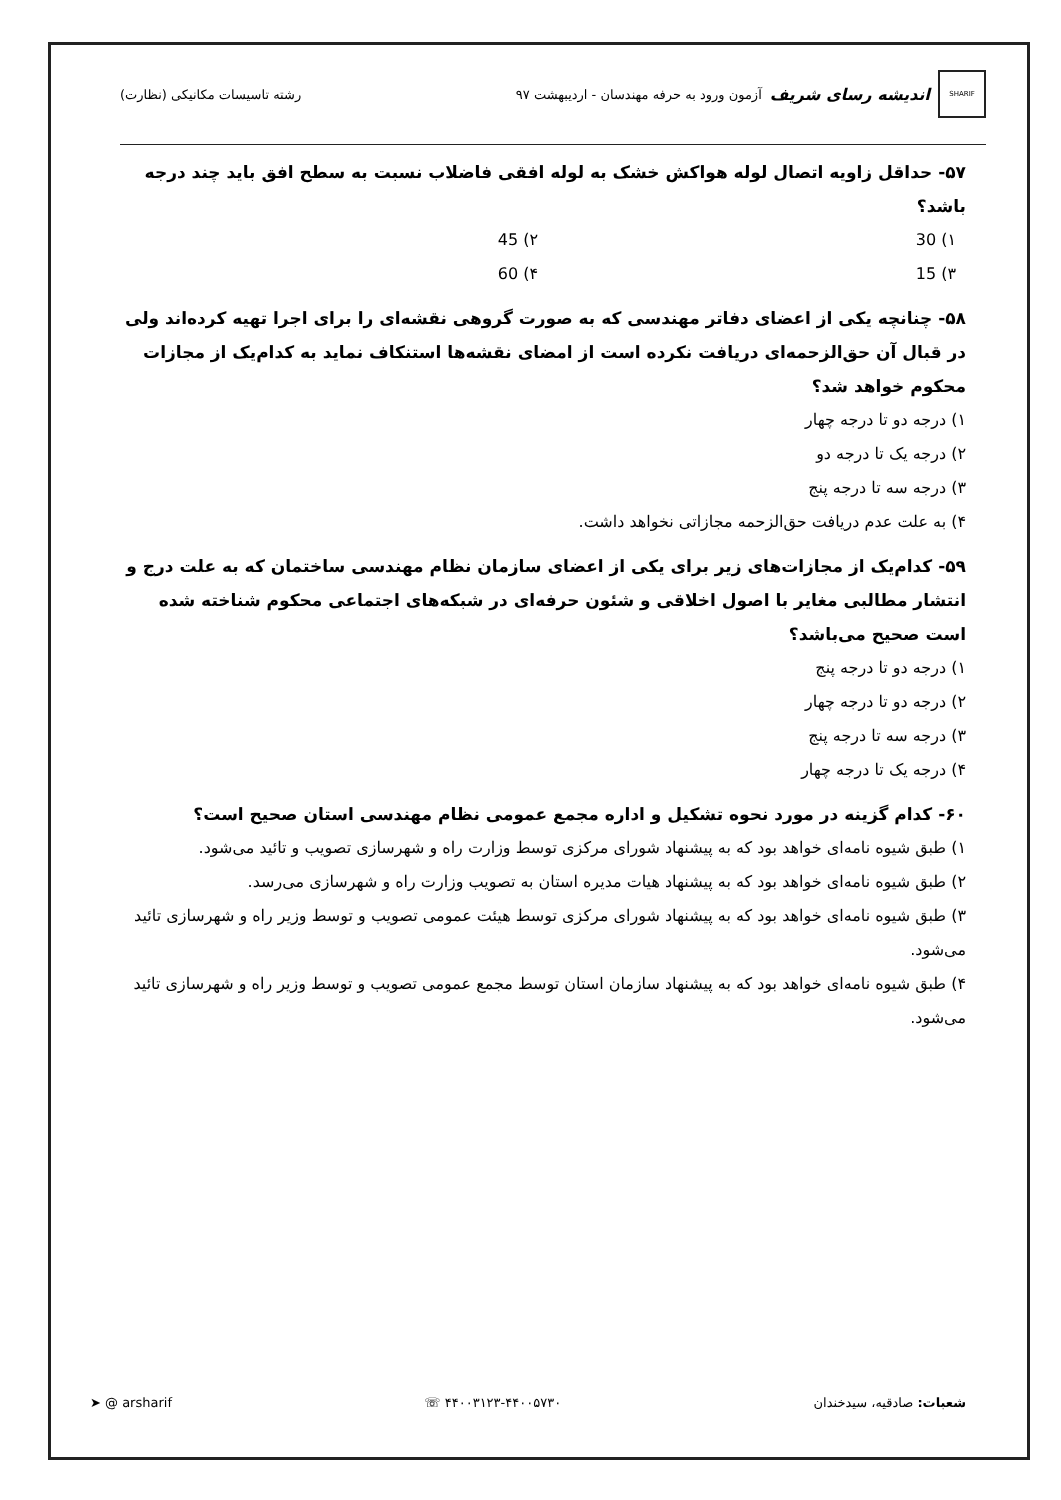SHARIF
اندیشه رسای شریف آزمون ورود به حرفه مهندسان - اردیبهشت ۹۷
رشته تاسیسات مکانیکی (نظارت)
۵۷- حداقل زاویه اتصال لوله هواکش خشک به لوله افقی فاضلاب نسبت به سطح افق باید چند درجه باشد؟
۱) 30
۲) 45
۳) 15
۴) 60
۵۸- چنانچه یکی از اعضای دفاتر مهندسی که به صورت گروهی نقشه‌ای را برای اجرا تهیه کرده‌اند ولی در قبال آن حق‌الزحمه‌ای دریافت نکرده است از امضای نقشه‌ها استنکاف نماید به کدام‌یک از مجازات محکوم خواهد شد؟
۱) درجه دو تا درجه چهار
۲) درجه یک تا درجه دو
۳) درجه سه تا درجه پنج
۴) به علت عدم دریافت حق‌الزحمه مجازاتی نخواهد داشت.
۵۹- کدام‌یک از مجازات‌های زیر برای یکی از اعضای سازمان نظام مهندسی ساختمان که به علت درج و انتشار مطالبی مغایر با اصول اخلاقی و شئون حرفه‌ای در شبکه‌های اجتماعی محکوم شناخته شده است صحیح می‌باشد؟
۱) درجه دو تا درجه پنج
۲) درجه دو تا درجه چهار
۳) درجه سه تا درجه پنج
۴) درجه یک تا درجه چهار
۶۰- کدام گزینه در مورد نحوه تشکیل و اداره مجمع عمومی نظام مهندسی استان صحیح است؟
۱) طبق شیوه نامه‌ای خواهد بود که به پیشنهاد شورای مرکزی توسط وزارت راه و شهرسازی تصویب و تائید می‌شود.
۲) طبق شیوه نامه‌ای خواهد بود که به پیشنهاد هیات مدیره استان به تصویب وزارت راه و شهرسازی می‌رسد.
۳) طبق شیوه نامه‌ای خواهد بود که به پیشنهاد شورای مرکزی توسط هیئت عمومی تصویب و توسط وزیر راه و شهرسازی تائید می‌شود.
۴) طبق شیوه نامه‌ای خواهد بود که به پیشنهاد سازمان استان توسط مجمع عمومی تصویب و توسط وزیر راه و شهرسازی تائید می‌شود.
شعبات: صادقیه، سیدخندان ۴۴۰۰۳۱۲۳-۴۴۰۰۵۷۳۰ ☏ ➤ @ arsharif